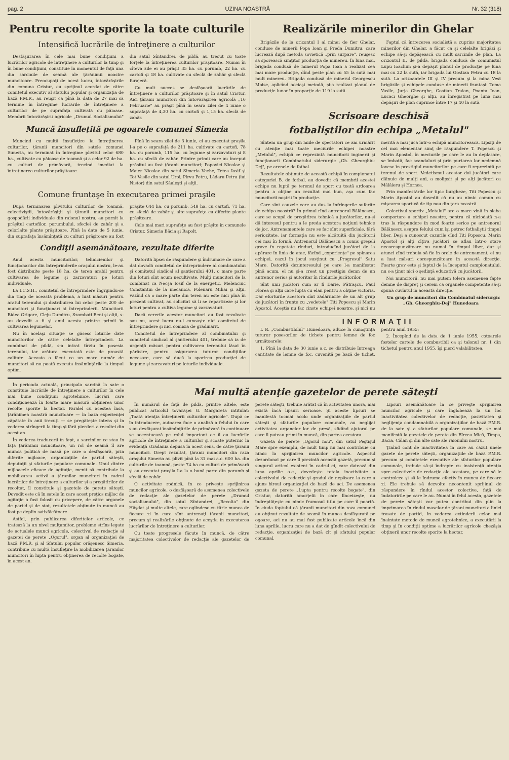pag. 2 UZINA NOASTRĂ Nr. 32 (318)
Pentru recolte sporite la toate culturile
Intensifică lucrările de întreţinere a culturilor
Desfăşurarea în cele mai bune condiţiuni a lucrărilor agricole de întreţinere a culturilor la timp şi în bune condiţiuni, constituie în momentul de faţă una din sarcinile de seamă ale ţărănimii noastre muncitoare. Preocupaţi de acest lucru, întovărăşirile din comuna Cristur, cu sprijinul acordat de către comitetul executiv al sfatului popular şi organizaţia de bază P.M.R., au reuşit ca pînă la data de 27 mai să termine în întregime lucrările de întreţinere a culturilor de pe suprafaţa cultivată cu păioase. Membrii întovărăşirii agricole „Drumul Socialismului" din satul Sîntandrei, de pildă, au trecut cu toate forţele la întreţinerea culturilor prăşitoare. Numai în cîteva zile ei au prăşit 35 ha. cu porumb, 22 ha. cu cartofi şi 18 ha. cultivate cu sfeclă de zahăr şi sfeclă furajeră.
Cu mult succes se desfăşoară lucrările de întreţinere a culturilor prăşitoare şi în satul Cristur. Aici ţăranii muncitori din întovărăşirea agricolă „16 Februarie" au prăşit pînă în seara zilei de 4 iunie o suprafaţă de 4,30 ha. cu cartofi şi 1,15 ha. sfeclă de zahăr.
Muncă însufleţită pe ogoarele comunei Simeria
Muncind cu multă însufleţire la întreţinerea culturilor, ţăranii muncitori din satele comunei Simeria, au terminat în întregime plivitul celor 680 ha., cultivate cu păioase de toamnă şi a celor 92 de ha. cu culturi de primăvară, trecînd imediat la întreţinerea culturilor prăşitoare.
Pînă în seara zilei de 3 iunie, ei au executat praşila I-a pe o suprafaţă de 211 ha. cultivate cu cartofi, 78 ha. cu porumb, 115 ha. cu legume şi zarzavaturi şi 8 ha. cu sfeclă de zahăr. Printre primii care au început prăşitul au fost ţăranii muncitori; Popovici Nicolae şi Maier Nicolae din satul Simeria Veche, Tetea Iosif şi Tot Vasile din satul Uroi, Pîrvu Petru, Lădaru Petru (lui Nistor) din satul Săuleşti şi alţii.
Comune fruntaşe în executarea primei praşile
După terminarea plivitului culturilor de toamnă, colectiviştii, întovărăşiţii şi ţăranii muncitori cu gospodării individuale din raionul nostru, au pornit la prăşitul cartofilor, porumbului, sfeclei de zahăr şi a celorlalte plante prăşitoare. Pînă la data de 5 iunie, din suprafaţa însămînţată cu culturi prăşitoare au fost prăşite 644 ha. cu porumb, 548 ha. cu cartofi, 71 ha. cu sfeclă de zahăr şi alte suprafeţe cu diferite plante prăşitoare.
Cele mai mari suprafeţe au fost prăşite în comunele Cristur, Simeria Băcia şi Rapolt.
Condiţii asemănătoare, rezultate diferite
Anul acesta muncitorilor, tehnicienilor şi funcţionarilor din întreprinderile oraşului nostru, le-au fost distribuite peste 18 ha. de teren arabil pentru cultivarea de legume şi zarzavaturi pe loturi individuale.
La I.C.S.H., comitetul de întreprindere îngrijindu-se din timp de această problemă, a luat măsuri pentru aratul terenului şi distribuirea lui celor peste 200 de muncitori şi funcţionari ai întreprinderii. Muncitorii Bidea Grigore, Cleju Dumitru, Szombati Beni şi alţii, s-au dovedit a fi şi anul acesta printre primii în cultivarea legumelor.
Nu în acelaşi situaţie se găsesc loturile date muncitorilor de către celelalte întreprinderi. La combinat de pildă, s-a intrat tîrziu în posesia terenului, iar arătura executată este de proastă calitate. Aceasta a făcut ca un mare număr de muncitori să nu poată executa însămînţările la timpul optim.
Datorită lipsei de răspundere şi îndrumare de care a dat dovadă comitetul de întreprindere al combinatului şi comitetul sindical al şantierului 401, o mare parte din loturi sînt acum necultivate. Mulţi muncitori de la combinat ca Necşa Iosif de la energetic, Melenciuc Constantin de la mecanică, Polenaru Mihai şi alţii, văzînd că o mare parte din teren nu este nici pînă în prezent cultivat, au solicitat să li se repartizeze şi lor loturi pentru a cultiva legume şi zarzavaturi.
Dacă cererile acestor muncitori au fost rezolvate sau nu, acest lucru nu-l cunoaşte nici comitetul de întreprindere şi nici comisia de grădinărit.
Comitetul de întreprindere al combinatului şi comitetul sindical al şantierului 401, trebuie să ia de urgenţă măsuri pentru cultivarea terenului lăsat în părăsire, pentru asigurarea tuturor condiţiilor necesare, care să ducă la sporirea producţiei de legume şi zarzavaturi pe loturile individuale.
Realizările minerilor din Ghelar
Brigăzile de la orizontul I al minei de fier Ghelar, conduse de minerii Popa Ioan şi Preda Dumitru, care lucrează după metoda sovietică „prin surpare", reuşesc să sporească simţitor producţia de minereu. În luna mai, brigada condusă de minerul Popa Ioan a realizat cea mai mare producţie, dînd peste plan cu 55 la sută mai mult minereu. Brigada condusă de minerul Georgescu Moise, aplicînd aceiaşi metodă, şi-a realizat planul de producţie lunar în proporţie de 119 la sută.
Faptul că întrecerea socialistă a cuprins majoritatea minerilor din Ghelar, a făcut ca şi celelalte brigăzi şi echipe să-şi depăşească cu mult sarcinile de plan. La orizontul II, de pildă, brigada condusă de comunistul Lupu Ioachim şi-a depăşit planul de producţie pe luna mai cu 22 la sută, iar brigada lui Gostian Petru cu 18 la sută. La orizoantele III şi IV precum şi la mina Vest brigăzile şi echipele conduse de minerii fruntaşi: Toma Vasile, Jurja Gheorghe, Gostian Traian, Poanta Ioan, Lucaci Gheorghe şi alţii, au înregistrat pe luna mai depăşiri de plan cuprinse între 17 şi 40 la sută.
Scrisoare deschisă
fotbaliştilor din echipa „Metalul"
Sîntem un grup din miile de spectatori ce am urmărit cu atenţie mai toate meciurile echipei noastre „Metalul", echipă ce reprezintă muncitorii inginerii şi funcţionarii Combinatului siderurgic „Gh. Gheorghiu-Dej", pe arenele de fotbal.
Rezultatele obţinute de această echipă în campionatul categoriei B. de fotbal, au dovedit că membrii acestei echipe nu luptă pe terenul de sport cu toată ardoarea pentru a obţine un rezultat mai bun, aşa cum fac muncitorii noştrii în producţie.
Care sînt cauzele care au dus la înfrîngerile suferite de echipa noastră? În primul rînd antrenorul Bălănescu, care se ocupă de pregătirea tehnică a jucătorilor, nu-şi dă interesul pentru a le preda acestora noţiuni tehnice de joc. Antrenamentele care se fac sînt superficiale, fără seriozitate, iar formaţia nu este alcătuită din jucătorii cei mai în formă. Antrenorul Bălănescu a comis greşeli grave în repetate rînduri, introducînd jucători de la apărare în linia de atac, făcînd „experienţe" pe spinarea echipei, cazul în jocul susţinut cu „Progresul" Satu Mare. Datorită dezinteresului pe care l-a manifestat pînă acum, el nu şi-a creat un prestigiu demn de un antrenor serios şi autoritar în rîndurile jucătorilor.
Sînt unii jucători cum ar fi Darie, Pătraşcu, Paul Florea şi alţii care luptă cu elan pentru a obţine victoria. Dar eforturile acestora sînt zădărnicite de un alt grup de jucători în frunte cu „vedetele" Titi Popescu şi Marin Apostol. Aceştia nu fac cinste echipei noastre, şi nici nu merită a mai juca într-o echipă muncitorească. Lipsiţi de cel mai elementar simţ de răspundere T. Popescu şi Marin Apostol, în meciurile pe care le au în deplasare, se îmbată, fac scandaluri şi prin purtarea lor nedemnă lovesc în prestigiul muncitorilor pe care îi reprezintă pe terenul de sport. Vedetismul acestor doi jucători care dăinuie de mulţi ani, a molipsit şi pe alţi jucători ca Mălăieru şi Hornea.
Prin manifestările lor tipic burgheze, Titi Popescu şi Marin Apostol au dovedit că nu au nimic comun cu mişcarea sportivă de tip nou din ţara noastră.
Colectivul sportiv „Metalul" are o mare vină în slaba comportare a echipei noastre, pentru că niciodată n-a tras la răspundere în mod foarte serios pe antrenorul Bălănescu asupra felului cum îşi petrec fotbaliştii timpul liber. Deşi a cunoscut cazurile cînd Titi Popescu, Marin Apostol şi alţi cîţiva jucători se aflau într-o stare necorespunzătoare nu numai în timpul liber, dar şi atunci cînd trebuia să fie în orele de antrenament, el nu a luat măsuri corespunzătoare în această direcţie. Foarte grav este şi faptul de la începutul campionatului, nu s-a ţinut nici o şedinţă educativă cu jucătorii.
Noi muncitorii, nu mai putem tolera asemenea fapte demne de dispreţ şi cerem ca organele competente să-şi spună cuvîntul în această direcţie.
Un grup de muncitori din Combinatul siderurgic „Gh. Gheorghiu-Dej" Hunedoara
INFORMAŢII
I. R. „Combustibilul" Hunedoara, aduce la cunoştinţa tuturor posesorilor de tichete pentru lemne de foc următoarele:
1. Pînă la data de 30 iunie a.c. se distribuie întreaga cantitate de lemne de foc, cuvenită pe bază de tichet, pentru anul 1955;
2. Începînd de la data de 1 iunie 1955, cotoarele fostelor cartele de combustibil ca şi talonul nr. 1 din tichetul pentru anul 1955, îşi pierd valabilitatea.
În perioada actuală, principala sarcină la sate o constituie lucrările de întreţinere a culturilor în cele mai bune condiţiuni agrotehnice, lucrări care condiţionează în foarte mare măsură obţinerea unor recolte sporite la hectar. Paralel cu acestea însă, ţărănimea noastră muncitoare — în baza experienţei căpătate în anii trecuţi — se pregăteşte intens şi în vederea strîngerii la timp şi fără pierderi a recoltei din acest an.
În vederea traducerii în fapt, a sarcinilor ce stau în faţa ţărănimii muncitoare, un rol de seamă îl are munca politică de masă pe care o desfăşoară, prin diferite mijloace, organizaţiile de partid săteşti, deputaţii şi sfaturile populare comunale. Unul dintre mijloacele eficace de agitaţie, menit să contribuie la mobilizarea activă a ţăranilor muncitori în cadrul lucrărilor de întreţinere a culturilor şi a pregătirilor de recoltat, îl constituie şi gazetele de perete săteşti. Dovedit este că în satele în care acest preţios mijloc de agitaţie a fost folosit cu pricepere, de către organele de partid şi de stat, rezultatele obţinute în muncă au fost pe deplin satisfăcătoare.
Astfel, prin publicarea diferitelor articole, ce tratează la un nivel mulţumitor, probleme strîns legate de actualele munci agricole, colectivul de redacţie al gazetei de perete „Ogorul", organ al organizaţiei de bază P.M.R. şi al Sfatului popular orăşenesc Simeria, contribuie cu multă însufleţire la mobilizarea ţăranilor muncitori în lupta pentru obţinerea de recolte bogate, în acest an.
Mai multă atenţie gazetelor de perete săteşti
În numărul de faţă de pildă, printre altele, este publicat articolul tovarăşei G. Margareta intitulat: „Toată atenţia întreţinerii culturilor agricole". După ce în introducere, autoarea face o analiză a felului în care s-au desfăşurat însămînţările de primăvară în continuare se accentuează pe rolul important ce îl au lucrările agricole de întreţinere a culturilor şi scoate puternic în evidenţă strădania depusă în acest sens, de către ţăranii muncitori. Drept rezultat, ţăranii muncitori din raza oraşului Simeria au plivit pînă la 31 mai a.c. 600 ha. din culturile de toamnă, peste 74 ha cu culturi de primăvară şi au executat praşila I-a la o bună parte din porumb şi sfeclă de zahăr.
O activitate rodnică, în ce priveşte sprijinirea muncilor agricole, o desfăşoară de asemenea colectivele de redacţie ale gazetelor de perete „Drumul socialismului", din satul Sîntandrei, „Recolta" din Hăşdat şi multe altele, care oglindesc cu tărie munca de fiecare zi în care sînt antrenaţi ţăranii muncitori, precum şi realizările obţinute de aceştia în executarea lucrărilor de întreţinere a culturilor.
Cu toate progresele făcute în muncă, de către majoritatea colectivelor de redacţie ale gazetelor de perete săteşti, trebuie arătat că în activitatea unora, mai există încă lipsuri serioase. Şi aceste lipsuri se manifestă tocmai acolo unde organizaţiile de partid săteşti şi sfaturile populare comunale, au neglijat activitatea organelor lor de presă, sfidînd ajutorul pe care îl puteau primi în muncă, din partea acestora.
Gazeta de perete „Ogorul nou", din satul Peştişul Mare spre exemplu, de mult timp nu mai contribuie cu nimic la sprijinirea muncilor agricole. Aspectul dezordonat pe care îl prezintă această gazetă, precum şi singurul articol existent în cadrul ei, care datează din luna aprilie a.c., dovedeşte totala inactivitate a colectivului de redacţie şi gradul de nepăsare la care a ajuns biroul organizaţiei de bază de aci. De asemenea gazeta de perete „Lupta pentru recolte bogate", din Cristur, datorită amorţelii în care lînceizeşte, nu îndreptăţeşte cu nimic frumosul titlu pe care îl poartă. În ciuda faptului că ţăranii muncitori din raza comunei au obţinut rezultate de seamă în munca desfăşurată pe ogoare, aci nu au mai fost publicate articole încă din luna aprilie, lucru care nu a dat de gîndit colectivului de redacţie, organizaţiei de bază cît şi sfatului popular comunal.
Lipsuri asemănătoare în ce priveşte sprijinirea muncilor agricole şi care înglobează la un loc inactivitatea colectivelor de redacţie, pasivitatea şi neglijenţa condamnabilă a organizaţiilor de bază P.M.R. de la sate şi a sfaturilor populare comunale, se mai manifestă la gazetele de perete din Bîrcea Mică, Tîmpa, Băcia, Călan şi din alte sate ale raionului nostru.
Ţinînd cont de inactivitatea în care au căzut unele gazete de perete săteşti, organizaţiile de bază P.M.R. precum şi comitetele executive ale sfaturilor populare comunale, trebuie să-şi îndrepte cu insistenţă atenţia spre colectivele de redacţie ale acestora, pe care să le controleze şi să le îndrume efectiv în munca de fiecare zi. Ele trebuie să dezvolte necontenit sprijinul de răspundere în rîndul acestor colective, faţă de îndatoririle pe care le au. Numai în felul acesta, gazetele de perete săteşti vor putea contribui din plin la imprimarea în rîndul maselor de ţărani muncitori a liniei trasate de partid, în vederea extinderii celor mai înaintate metode de muncă agrotehnice, a executării la timp şi în condiţii optime a lucrărilor agricole chezăşia obţinerii unor recolte sporite la hectar.